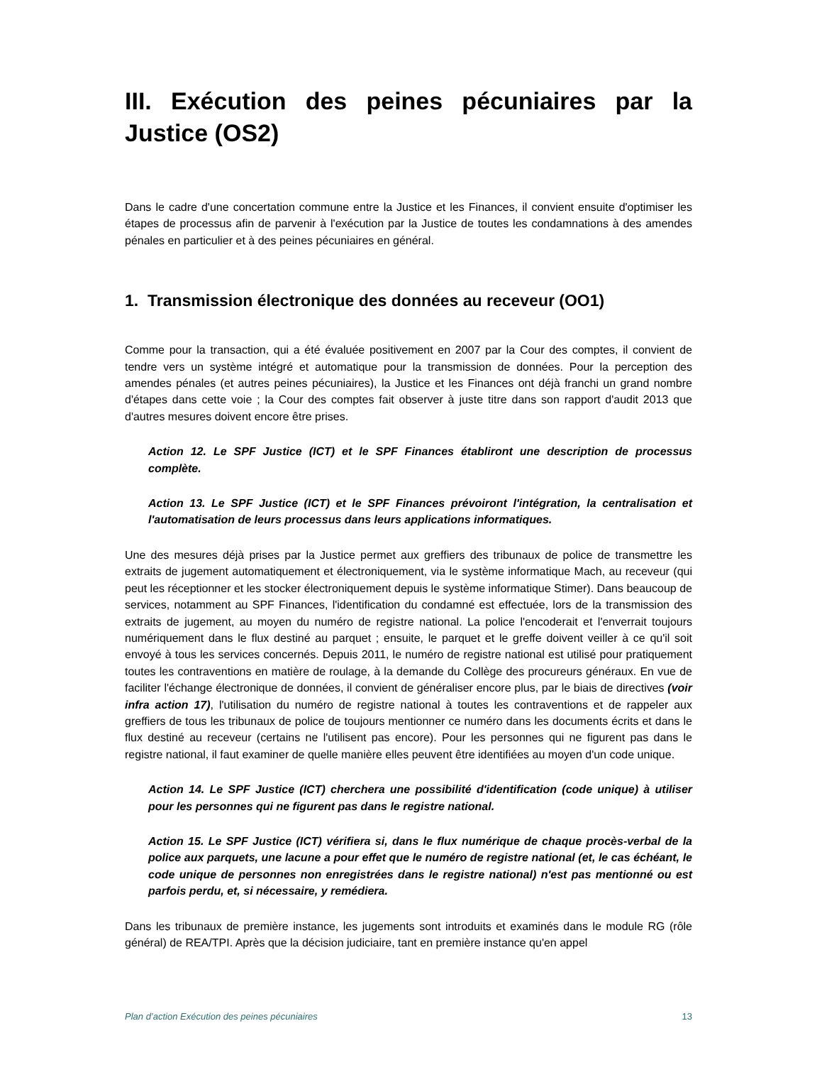III. Exécution des peines pécuniaires par la Justice (OS2)
Dans le cadre d'une concertation commune entre la Justice et les Finances, il convient ensuite d'optimiser les étapes de processus afin de parvenir à l'exécution par la Justice de toutes les condamnations à des amendes pénales en particulier et à des peines pécuniaires en général.
1. Transmission électronique des données au receveur (OO1)
Comme pour la transaction, qui a été évaluée positivement en 2007 par la Cour des comptes, il convient de tendre vers un système intégré et automatique pour la transmission de données. Pour la perception des amendes pénales (et autres peines pécuniaires), la Justice et les Finances ont déjà franchi un grand nombre d'étapes dans cette voie ; la Cour des comptes fait observer à juste titre dans son rapport d'audit 2013 que d'autres mesures doivent encore être prises.
Action 12. Le SPF Justice (ICT) et le SPF Finances établiront une description de processus complète.
Action 13. Le SPF Justice (ICT) et le SPF Finances prévoiront l'intégration, la centralisation et l'automatisation de leurs processus dans leurs applications informatiques.
Une des mesures déjà prises par la Justice permet aux greffiers des tribunaux de police de transmettre les extraits de jugement automatiquement et électroniquement, via le système informatique Mach, au receveur (qui peut les réceptionner et les stocker électroniquement depuis le système informatique Stimer). Dans beaucoup de services, notamment au SPF Finances, l'identification du condamné est effectuée, lors de la transmission des extraits de jugement, au moyen du numéro de registre national. La police l'encoderait et l'enverrait toujours numériquement dans le flux destiné au parquet ; ensuite, le parquet et le greffe doivent veiller à ce qu'il soit envoyé à tous les services concernés. Depuis 2011, le numéro de registre national est utilisé pour pratiquement toutes les contraventions en matière de roulage, à la demande du Collège des procureurs généraux. En vue de faciliter l'échange électronique de données, il convient de généraliser encore plus, par le biais de directives (voir infra action 17), l'utilisation du numéro de registre national à toutes les contraventions et de rappeler aux greffiers de tous les tribunaux de police de toujours mentionner ce numéro dans les documents écrits et dans le flux destiné au receveur (certains ne l'utilisent pas encore). Pour les personnes qui ne figurent pas dans le registre national, il faut examiner de quelle manière elles peuvent être identifiées au moyen d'un code unique.
Action 14. Le SPF Justice (ICT) cherchera une possibilité d'identification (code unique) à utiliser pour les personnes qui ne figurent pas dans le registre national.
Action 15. Le SPF Justice (ICT) vérifiera si, dans le flux numérique de chaque procès-verbal de la police aux parquets, une lacune a pour effet que le numéro de registre national (et, le cas échéant, le code unique de personnes non enregistrées dans le registre national) n'est pas mentionné ou est parfois perdu, et, si nécessaire, y remédiera.
Dans les tribunaux de première instance, les jugements sont introduits et examinés dans le module RG (rôle général) de REA/TPI. Après que la décision judiciaire, tant en première instance qu'en appel
Plan d’action Exécution des peines pécuniaires 13